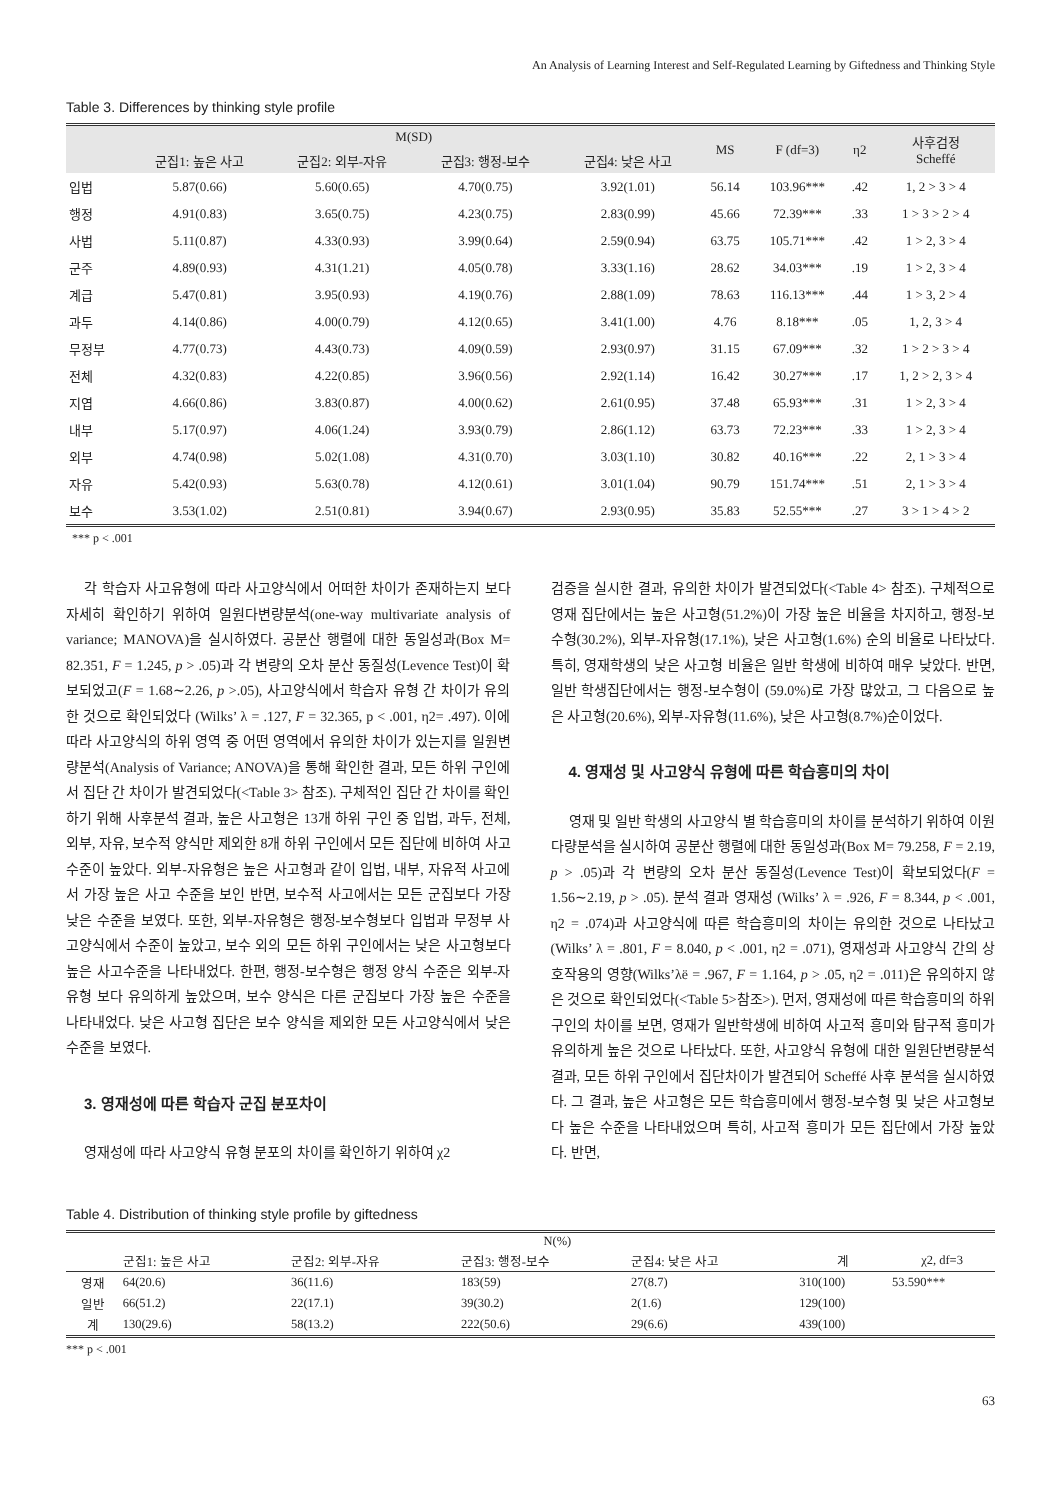An Analysis of Learning Interest and Self-Regulated Learning by Giftedness and Thinking Style
Table 3. Differences by thinking style profile
| | M(SD) | | | | MS | F (df=3) | η2 | 사후검정 Scheffé |
| --- | --- | --- | --- | --- | --- | --- | --- | --- |
| | 군집1: 높은 사고 | 군집2: 외부-자유 | 군집3: 행정-보수 | 군집4: 낮은 사고 | | | | |
| 입법 | 5.87(0.66) | 5.60(0.65) | 4.70(0.75) | 3.92(1.01) | 56.14 | 103.96*** | .42 | 1, 2 > 3 > 4 |
| 행정 | 4.91(0.83) | 3.65(0.75) | 4.23(0.75) | 2.83(0.99) | 45.66 | 72.39*** | .33 | 1 > 3 > 2 > 4 |
| 사법 | 5.11(0.87) | 4.33(0.93) | 3.99(0.64) | 2.59(0.94) | 63.75 | 105.71*** | .42 | 1 > 2, 3 > 4 |
| 군주 | 4.89(0.93) | 4.31(1.21) | 4.05(0.78) | 3.33(1.16) | 28.62 | 34.03*** | .19 | 1 > 2, 3 > 4 |
| 계급 | 5.47(0.81) | 3.95(0.93) | 4.19(0.76) | 2.88(1.09) | 78.63 | 116.13*** | .44 | 1 > 3, 2 > 4 |
| 과두 | 4.14(0.86) | 4.00(0.79) | 4.12(0.65) | 3.41(1.00) | 4.76 | 8.18*** | .05 | 1, 2, 3 > 4 |
| 무정부 | 4.77(0.73) | 4.43(0.73) | 4.09(0.59) | 2.93(0.97) | 31.15 | 67.09*** | .32 | 1 > 2 > 3 > 4 |
| 전체 | 4.32(0.83) | 4.22(0.85) | 3.96(0.56) | 2.92(1.14) | 16.42 | 30.27*** | .17 | 1, 2 > 2, 3 > 4 |
| 지엽 | 4.66(0.86) | 3.83(0.87) | 4.00(0.62) | 2.61(0.95) | 37.48 | 65.93*** | .31 | 1 > 2, 3 > 4 |
| 내부 | 5.17(0.97) | 4.06(1.24) | 3.93(0.79) | 2.86(1.12) | 63.73 | 72.23*** | .33 | 1 > 2, 3 > 4 |
| 외부 | 4.74(0.98) | 5.02(1.08) | 4.31(0.70) | 3.03(1.10) | 30.82 | 40.16*** | .22 | 2, 1 > 3 > 4 |
| 자유 | 5.42(0.93) | 5.63(0.78) | 4.12(0.61) | 3.01(1.04) | 90.79 | 151.74*** | .51 | 2, 1 > 3 > 4 |
| 보수 | 3.53(1.02) | 2.51(0.81) | 3.94(0.67) | 2.93(0.95) | 35.83 | 52.55*** | .27 | 3 > 1 > 4 > 2 |
*** p < .001
각 학습자 사고유형에 따라 사고양식에서 어떠한 차이가 존재하는지 보다 자세히 확인하기 위하여 일원다변량분석(one-way multivariate analysis of variance; MANOVA)을 실시하였다. 공분산 행렬에 대한 동일성과(Box M= 82.351, F = 1.245, p > .05)과 각 변량의 오차 분산 동질성(Levence Test)이 확보되었고(F = 1.68∼2.26, p >.05), 사고양식에서 학습자 유형 간 차이가 유의한 것으로 확인되었다 (Wilks’ λ = .127, F = 32.365, p < .001, η2= .497). 이에 따라 사고양식의 하위 영역 중 어떤 영역에서 유의한 차이가 있는지를 일원변량분석(Analysis of Variance; ANOVA)을 통해 확인한 결과, 모든 하위 구인에서 집단 간 차이가 발견되었다(<Table 3> 참조). 구체적인 집단 간 차이를 확인하기 위해 사후분석 결과, 높은 사고형은 13개 하위 구인 중 입법, 과두, 전체, 외부, 자유, 보수적 양식만 제외한 8개 하위 구인에서 모든 집단에 비하여 사고수준이 높았다. 외부-자유형은 높은 사고형과 같이 입법, 내부, 자유적 사고에서 가장 높은 사고 수준을 보인 반면, 보수적 사고에서는 모든 군집보다 가장 낮은 수준을 보였다. 또한, 외부-자유형은 행정-보수형보다 입법과 무정부 사고양식에서 수준이 높았고, 보수 외의 모든 하위 구인에서는 낮은 사고형보다 높은 사고수준을 나타내었다. 한편, 행정-보수형은 행정 양식 수준은 외부-자유형 보다 유의하게 높았으며, 보수 양식은 다른 군집보다 가장 높은 수준을 나타내었다. 낮은 사고형 집단은 보수 양식을 제외한 모든 사고양식에서 낮은 수준을 보였다.
3. 영재성에 따른 학습자 군집 분포차이
영재성에 따라 사고양식 유형 분포의 차이를 확인하기 위하여 χ2
검증을 실시한 결과, 유의한 차이가 발견되었다(<Table 4> 참조). 구체적으로 영재 집단에서는 높은 사고형(51.2%)이 가장 높은 비율을 차지하고, 행정-보수형(30.2%), 외부-자유형(17.1%), 낮은 사고형(1.6%) 순의 비율로 나타났다. 특히, 영재학생의 낮은 사고형 비율은 일반 학생에 비하여 매우 낮았다. 반면, 일반 학생집단에서는 행정-보수형이 (59.0%)로 가장 많았고, 그 다음으로 높은 사고형(20.6%), 외부-자유형(11.6%), 낮은 사고형(8.7%)순이었다.
4. 영재성 및 사고양식 유형에 따른 학습흥미의 차이
영재 및 일반 학생의 사고양식 별 학습흥미의 차이를 분석하기 위하여 이원다량분석을 실시하여 공분산 행렬에 대한 동일성과(Box M= 79.258, F = 2.19, p > .05)과 각 변량의 오차 분산 동질성(Levence Test)이 확보되었다(F = 1.56∼2.19, p > .05). 분석 결과 영재성 (Wilks’ λ = .926, F = 8.344, p < .001, η2 = .074)과 사고양식에 따른 학습흥미의 차이는 유의한 것으로 나타났고(Wilks’ λ = .801, F = 8.040, p < .001, η2 = .071), 영재성과 사고양식 간의 상호작용의 영향(Wilks’λë = .967, F = 1.164, p > .05, η2 = .011)은 유의하지 않은 것으로 확인되었다(<Table 5>참조>). 먼저, 영재성에 따른 학습흥미의 하위구인의 차이를 보면, 영재가 일반학생에 비하여 사고적 흥미와 탐구적 흥미가 유의하게 높은 것으로 나타났다. 또한, 사고양식 유형에 대한 일원단변량분석 결과, 모든 하위 구인에서 집단차이가 발견되어 Scheffé 사후 분석을 실시하였다. 그 결과, 높은 사고형은 모든 학습흥미에서 행정-보수형 및 낮은 사고형보다 높은 수준을 나타내었으며 특히, 사고적 흥미가 모든 집단에서 가장 높았다. 반면,
Table 4. Distribution of thinking style profile by giftedness
| | N(%) | | | | | |
| --- | --- | --- | --- | --- | --- | --- |
| | 군집1: 높은 사고 | 군집2: 외부-자유 | 군집3: 행정-보수 | 군집4: 낮은 사고 | 계 | χ2, df=3 |
| 영재 | 64(20.6) | 36(11.6) | 183(59) | 27(8.7) | 310(100) | 53.590*** |
| 일반 | 66(51.2) | 22(17.1) | 39(30.2) | 2(1.6) | 129(100) | |
| 계 | 130(29.6) | 58(13.2) | 222(50.6) | 29(6.6) | 439(100) | |
*** p < .001
63